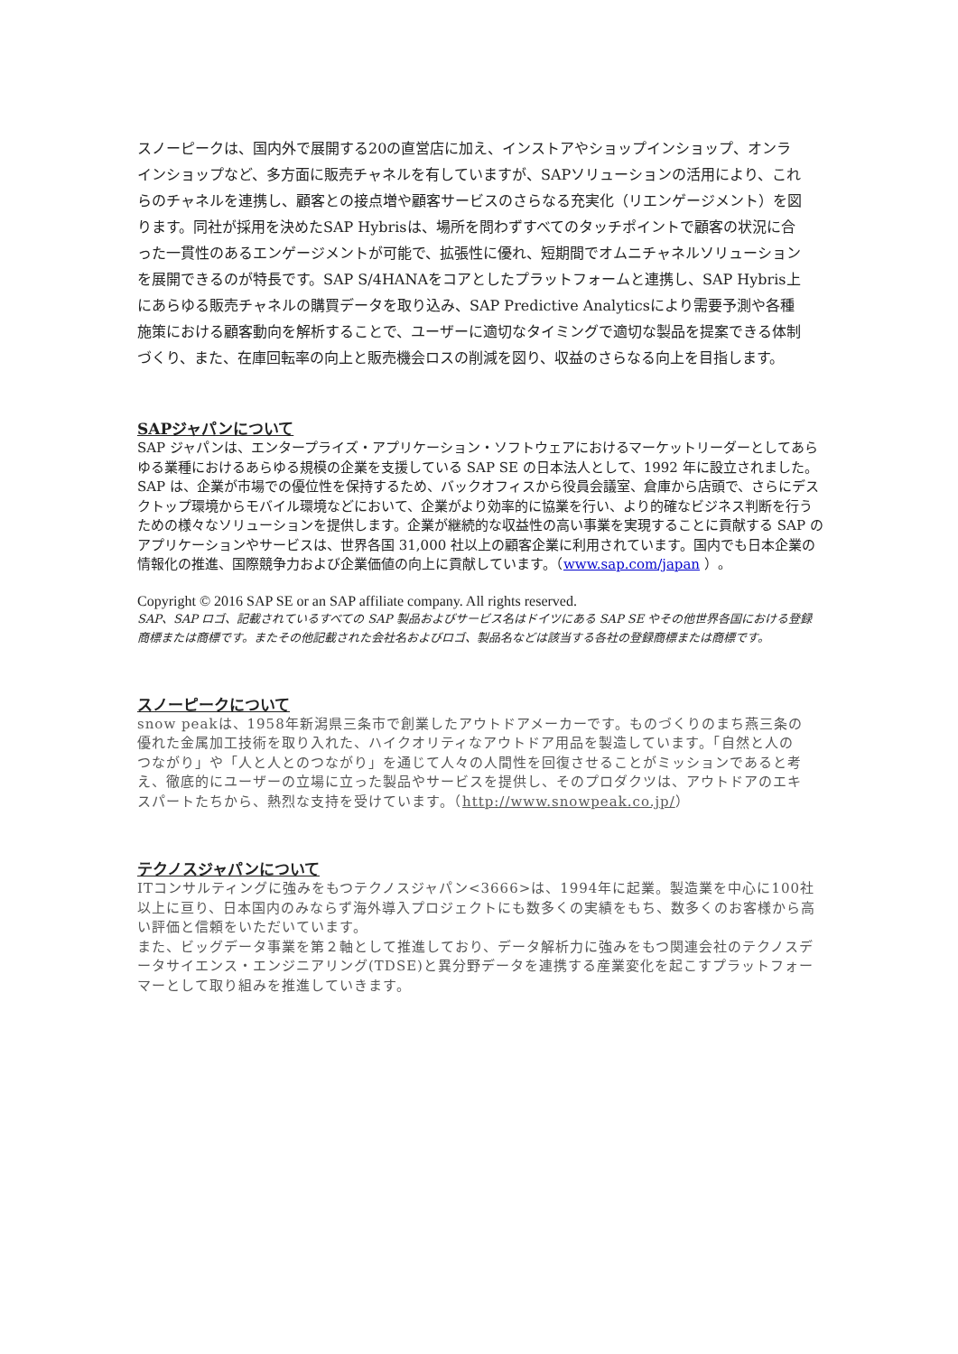スノーピークは、国内外で展開する20の直営店に加え、インストアやショップインショップ、オンラインショップなど、多方面に販売チャネルを有していますが、SAPソリューションの活用により、これらのチャネルを連携し、顧客との接点増や顧客サービスのさらなる充実化（リエンゲージメント）を図ります。同社が採用を決めたSAP Hybrisは、場所を問わずすべてのタッチポイントで顧客の状況に合った一貫性のあるエンゲージメントが可能で、拡張性に優れ、短期間でオムニチャネルソリューションを展開できるのが特長です。SAP S/4HANAをコアとしたプラットフォームと連携し、SAP Hybris上にあらゆる販売チャネルの購買データを取り込み、SAP Predictive Analyticsにより需要予測や各種施策における顧客動向を解析することで、ユーザーに適切なタイミングで適切な製品を提案できる体制づくり、また、在庫回転率の向上と販売機会ロスの削減を図り、収益のさらなる向上を目指します。
SAPジャパンについて
SAP ジャパンは、エンタープライズ・アプリケーション・ソフトウェアにおけるマーケットリーダーとしてあらゆる業種におけるあらゆる規模の企業を支援している SAP SE の日本法人として、1992 年に設立されました。SAP は、企業が市場での優位性を保持するため、バックオフィスから役員会議室、倉庫から店頭で、さらにデスクトップ環境からモバイル環境などにおいて、企業がより効率的に協業を行い、より的確なビジネス判断を行うための様々なソリューションを提供します。企業が継続的な収益性の高い事業を実現することに貢献する SAP のアプリケーションやサービスは、世界各国 31,000 社以上の顧客企業に利用されています。国内でも日本企業の情報化の推進、国際競争力および企業価値の向上に貢献しています。（www.sap.com/japan ）。
Copyright © 2016 SAP SE or an SAP affiliate company. All rights reserved.
SAP、SAP ロゴ、記載されているすべての SAP 製品およびサービス名はドイツにある SAP SE やその他世界各国における登録商標または商標です。またその他記載された会社名およびロゴ、製品名などは該当する各社の登録商標または商標です。
スノーピークについて
snow peakは、1958年新潟県三条市で創業したアウトドアメーカーです。ものづくりのまち燕三条の優れた金属加工技術を取り入れた、ハイクオリティなアウトドア用品を製造しています。「自然と人のつながり」や「人と人とのつながり」を通じて人々の人間性を回復させることがミッションであると考え、徹底的にユーザーの立場に立った製品やサービスを提供し、そのプロダクツは、アウトドアのエキスパートたちから、熱烈な支持を受けています。（http://www.snowpeak.co.jp/）
テクノスジャパンについて
ITコンサルティングに強みをもつテクノスジャパン<3666>は、1994年に起業。製造業を中心に100社以上に亘り、日本国内のみならず海外導入プロジェクトにも数多くの実績をもち、数多くのお客様から高い評価と信頼をいただいています。
また、ビッグデータ事業を第２軸として推進しており、データ解析力に強みをもつ関連会社のテクノスデータサイエンス・エンジニアリング(TDSE)と異分野データを連携する産業変化を起こすプラットフォーマーとして取り組みを推進していきます。